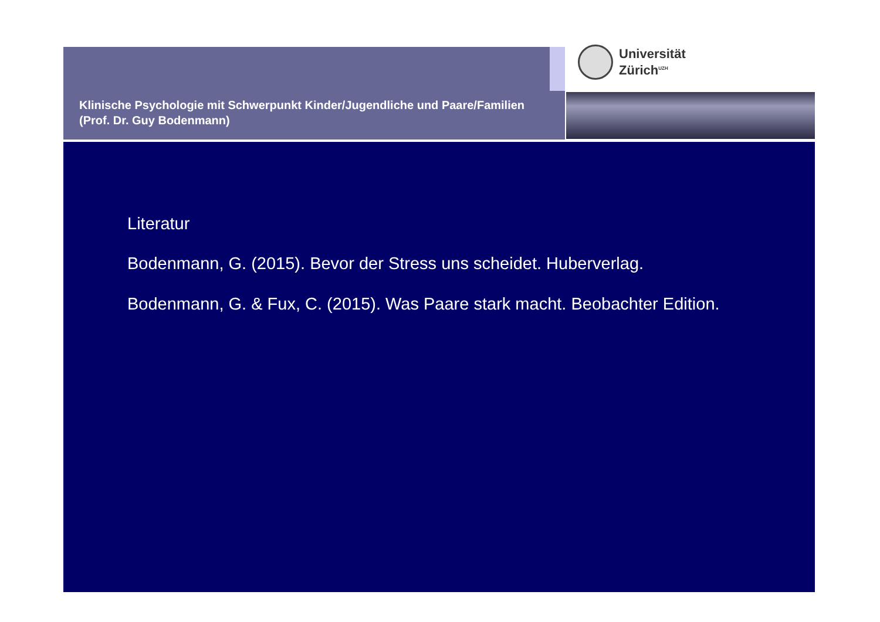Klinische Psychologie mit Schwerpunkt Kinder/Jugendliche und Paare/Familien (Prof. Dr. Guy Bodenmann)
Universität
Zürich<sup>UZH</sup>
Literatur
Bodenmann, G. (2015). Bevor der Stress uns scheidet. Huberverlag.
Bodenmann, G. & Fux, C. (2015). Was Paare stark macht. Beobachter Edition.